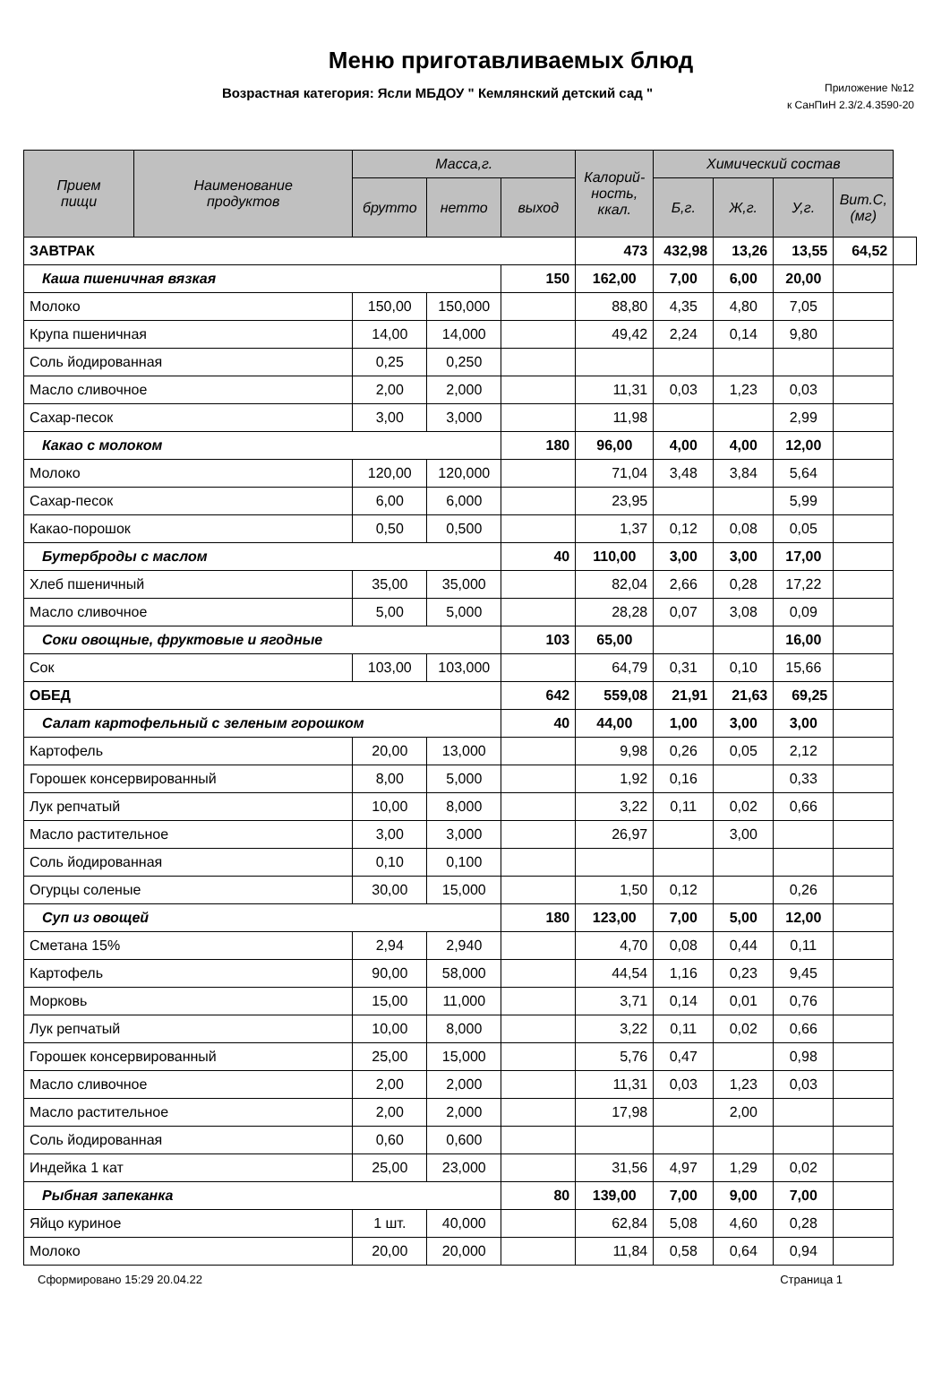Меню приготавливаемых блюд
Возрастная категория: Ясли МБДОУ " Кемлянский детский сад "
Приложение №12
к СанПиН 2.3/2.4.3590-20
| Прием пищи | Наименование продуктов | Масса,г. | | | Калорий- ность, ккал. | Химический состав | | | | |
| --- | --- | --- | --- | --- | --- | --- | --- | --- | --- | --- |
| | | брутто | нетто | выход | | Б,г. | Ж,г. | У,г. | Вит.С, (мг) | |
| ЗАВТРАК | | | | | 473 | 432,98 | 13,26 | 13,55 | 64,52 | |
| Каша пшеничная вязкая | | | | 150 | 162,00 | 7,00 | 6,00 | 20,00 | | |
| Молоко | | 150,00 | 150,000 | | 88,80 | 4,35 | 4,80 | 7,05 | | |
| Крупа пшеничная | | 14,00 | 14,000 | | 49,42 | 2,24 | 0,14 | 9,80 | | |
| Соль йодированная | | 0,25 | 0,250 | | | | | | | |
| Масло сливочное | | 2,00 | 2,000 | | 11,31 | 0,03 | 1,23 | 0,03 | | |
| Сахар-песок | | 3,00 | 3,000 | | 11,98 | | | 2,99 | | |
| Какао с молоком | | | | 180 | 96,00 | 4,00 | 4,00 | 12,00 | | |
| Молоко | | 120,00 | 120,000 | | 71,04 | 3,48 | 3,84 | 5,64 | | |
| Сахар-песок | | 6,00 | 6,000 | | 23,95 | | | 5,99 | | |
| Какао-порошок | | 0,50 | 0,500 | | 1,37 | 0,12 | 0,08 | 0,05 | | |
| Бутерброды с маслом | | | | 40 | 110,00 | 3,00 | 3,00 | 17,00 | | |
| Хлеб пшеничный | | 35,00 | 35,000 | | 82,04 | 2,66 | 0,28 | 17,22 | | |
| Масло сливочное | | 5,00 | 5,000 | | 28,28 | 0,07 | 3,08 | 0,09 | | |
| Соки овощные, фруктовые и ягодные | | | | 103 | 65,00 | | | 16,00 | | |
| Сок | | 103,00 | 103,000 | | 64,79 | 0,31 | 0,10 | 15,66 | | |
| ОБЕД | | | | 642 | 559,08 | 21,91 | 21,63 | 69,25 | | |
| Салат картофельный с зеленым горошком | | | | 40 | 44,00 | 1,00 | 3,00 | 3,00 | | |
| Картофель | | 20,00 | 13,000 | | 9,98 | 0,26 | 0,05 | 2,12 | | |
| Горошек консервированный | | 8,00 | 5,000 | | 1,92 | 0,16 | | 0,33 | | |
| Лук репчатый | | 10,00 | 8,000 | | 3,22 | 0,11 | 0,02 | 0,66 | | |
| Масло растительное | | 3,00 | 3,000 | | 26,97 | | 3,00 | | | |
| Соль йодированная | | 0,10 | 0,100 | | | | | | | |
| Огурцы соленые | | 30,00 | 15,000 | | 1,50 | 0,12 | | 0,26 | | |
| Суп из овощей | | | | 180 | 123,00 | 7,00 | 5,00 | 12,00 | | |
| Сметана 15% | | 2,94 | 2,940 | | 4,70 | 0,08 | 0,44 | 0,11 | | |
| Картофель | | 90,00 | 58,000 | | 44,54 | 1,16 | 0,23 | 9,45 | | |
| Морковь | | 15,00 | 11,000 | | 3,71 | 0,14 | 0,01 | 0,76 | | |
| Лук репчатый | | 10,00 | 8,000 | | 3,22 | 0,11 | 0,02 | 0,66 | | |
| Горошек консервированный | | 25,00 | 15,000 | | 5,76 | 0,47 | | 0,98 | | |
| Масло сливочное | | 2,00 | 2,000 | | 11,31 | 0,03 | 1,23 | 0,03 | | |
| Масло растительное | | 2,00 | 2,000 | | 17,98 | | 2,00 | | | |
| Соль йодированная | | 0,60 | 0,600 | | | | | | | |
| Индейка 1 кат | | 25,00 | 23,000 | | 31,56 | 4,97 | 1,29 | 0,02 | | |
| Рыбная запеканка | | | | 80 | 139,00 | 7,00 | 9,00 | 7,00 | | |
| Яйцо куриное | | 1 шт. | 40,000 | | 62,84 | 5,08 | 4,60 | 0,28 | | |
| Молоко | | 20,00 | 20,000 | | 11,84 | 0,58 | 0,64 | 0,94 | | |
Сформировано 15:29 20.04.22 Страница 1